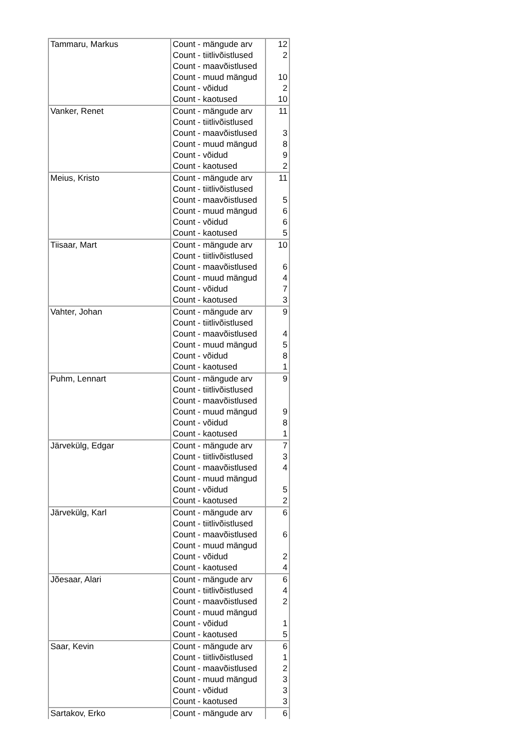| Tammaru, Markus | Count - mängude arv | 12 |
| | Count - tiitlivõistlused | 2 |
| | Count - maavõistlused | |
| | Count - muud mängud | 10 |
| | Count - võidud | 2 |
| | Count - kaotused | 10 |
| Vanker, Renet | Count - mängude arv | 11 |
| | Count - tiitlivõistlused | |
| | Count - maavõistlused | 3 |
| | Count - muud mängud | 8 |
| | Count - võidud | 9 |
| | Count - kaotused | 2 |
| Meius, Kristo | Count - mängude arv | 11 |
| | Count - tiitlivõistlused | |
| | Count - maavõistlused | 5 |
| | Count - muud mängud | 6 |
| | Count - võidud | 6 |
| | Count - kaotused | 5 |
| Tiisaar, Mart | Count - mängude arv | 10 |
| | Count - tiitlivõistlused | |
| | Count - maavõistlused | 6 |
| | Count - muud mängud | 4 |
| | Count - võidud | 7 |
| | Count - kaotused | 3 |
| Vahter, Johan | Count - mängude arv | 9 |
| | Count - tiitlivõistlused | |
| | Count - maavõistlused | 4 |
| | Count - muud mängud | 5 |
| | Count - võidud | 8 |
| | Count - kaotused | 1 |
| Puhm, Lennart | Count - mängude arv | 9 |
| | Count - tiitlivõistlused | |
| | Count - maavõistlused | |
| | Count - muud mängud | 9 |
| | Count - võidud | 8 |
| | Count - kaotused | 1 |
| Järvekülg, Edgar | Count - mängude arv | 7 |
| | Count - tiitlivõistlused | 3 |
| | Count - maavõistlused | 4 |
| | Count - muud mängud | |
| | Count - võidud | 5 |
| | Count - kaotused | 2 |
| Järvekülg, Karl | Count - mängude arv | 6 |
| | Count - tiitlivõistlused | |
| | Count - maavõistlused | 6 |
| | Count - muud mängud | |
| | Count - võidud | 2 |
| | Count - kaotused | 4 |
| Jõesaar, Alari | Count - mängude arv | 6 |
| | Count - tiitlivõistlused | 4 |
| | Count - maavõistlused | 2 |
| | Count - muud mängud | |
| | Count - võidud | 1 |
| | Count - kaotused | 5 |
| Saar, Kevin | Count - mängude arv | 6 |
| | Count - tiitlivõistlused | 1 |
| | Count - maavõistlused | 2 |
| | Count - muud mängud | 3 |
| | Count - võidud | 3 |
| | Count - kaotused | 3 |
| Sartakov, Erko | Count - mängude arv | 6 |